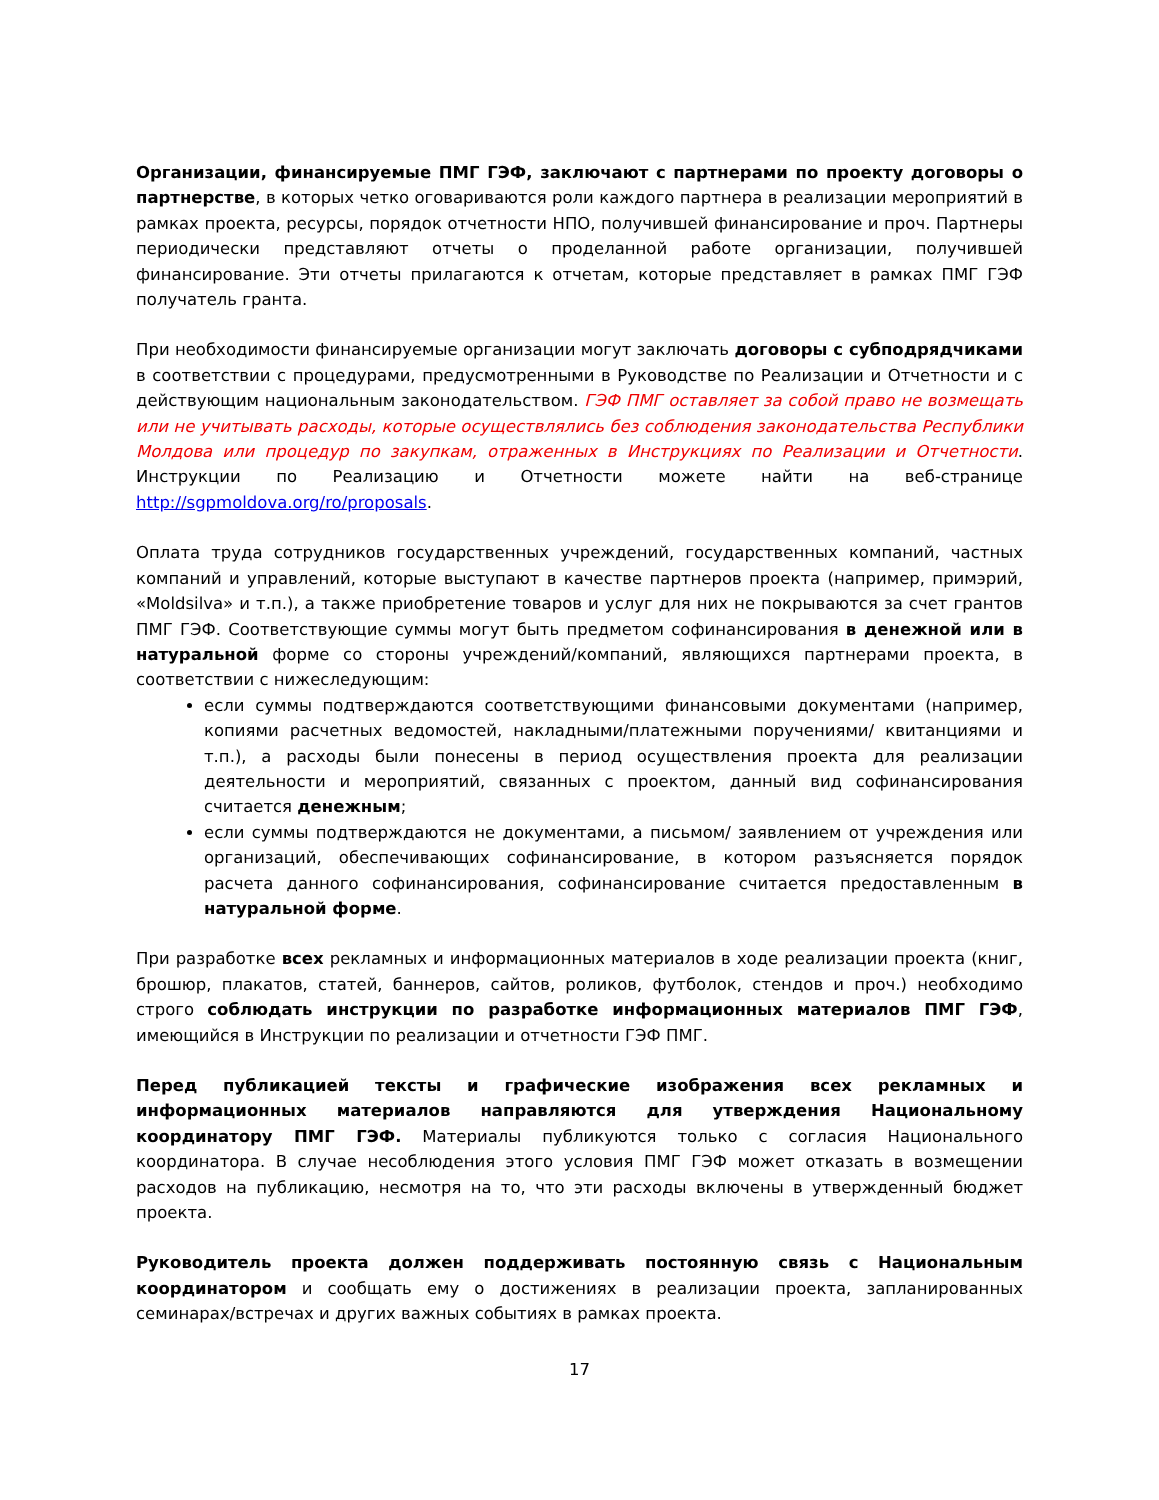Организации, финансируемые ПМГ ГЭФ, заключают с партнерами по проекту договоры о партнерстве, в которых четко оговариваются роли каждого партнера в реализации мероприятий в рамках проекта, ресурсы, порядок отчетности НПО, получившей финансирование и проч. Партнеры периодически представляют отчеты о проделанной работе организации, получившей финансирование. Эти отчеты прилагаются к отчетам, которые представляет в рамках ПМГ ГЭФ получатель гранта.
При необходимости финансируемые организации могут заключать договоры с субподрядчиками в соответствии с процедурами, предусмотренными в Руководстве по Реализации и Отчетности и с действующим национальным законодательством. ГЭФ ПМГ оставляет за собой право не возмещать или не учитывать расходы, которые осуществлялись без соблюдения законодательства Республики Молдова или процедур по закупкам, отраженных в Инструкциях по Реализации и Отчетности. Инструкции по Реализацию и Отчетности можете найти на веб-странице http://sgpmoldova.org/ro/proposals.
Оплата труда сотрудников государственных учреждений, государственных компаний, частных компаний и управлений, которые выступают в качестве партнеров проекта (например, примэрий, «Moldsilva» и т.п.), а также приобретение товаров и услуг для них не покрываются за счет грантов ПМГ ГЭФ. Соответствующие суммы могут быть предметом софинансирования в денежной или в натуральной форме со стороны учреждений/компаний, являющихся партнерами проекта, в соответствии с нижеследующим:
если суммы подтверждаются соответствующими финансовыми документами (например, копиями расчетных ведомостей, накладными/платежными поручениями/ квитанциями и т.п.), а расходы были понесены в период осуществления проекта для реализации деятельности и мероприятий, связанных с проектом, данный вид софинансирования считается денежным;
если суммы подтверждаются не документами, а письмом/ заявлением от учреждения или организаций, обеспечивающих софинансирование, в котором разъясняется порядок расчета данного софинансирования, софинансирование считается предоставленным в натуральной форме.
При разработке всех рекламных и информационных материалов в ходе реализации проекта (книг, брошюр, плакатов, статей, баннеров, сайтов, роликов, футболок, стендов и проч.) необходимо строго соблюдать инструкции по разработке информационных материалов ПМГ ГЭФ, имеющийся в Инструкции по реализации и отчетности ГЭФ ПМГ.
Перед публикацией тексты и графические изображения всех рекламных и информационных материалов направляются для утверждения Национальному координатору ПМГ ГЭФ. Материалы публикуются только с согласия Национального координатора. В случае несоблюдения этого условия ПМГ ГЭФ может отказать в возмещении расходов на публикацию, несмотря на то, что эти расходы включены в утвержденный бюджет проекта.
Руководитель проекта должен поддерживать постоянную связь с Национальным координатором и сообщать ему о достижениях в реализации проекта, запланированных семинарах/встречах и других важных событиях в рамках проекта.
17